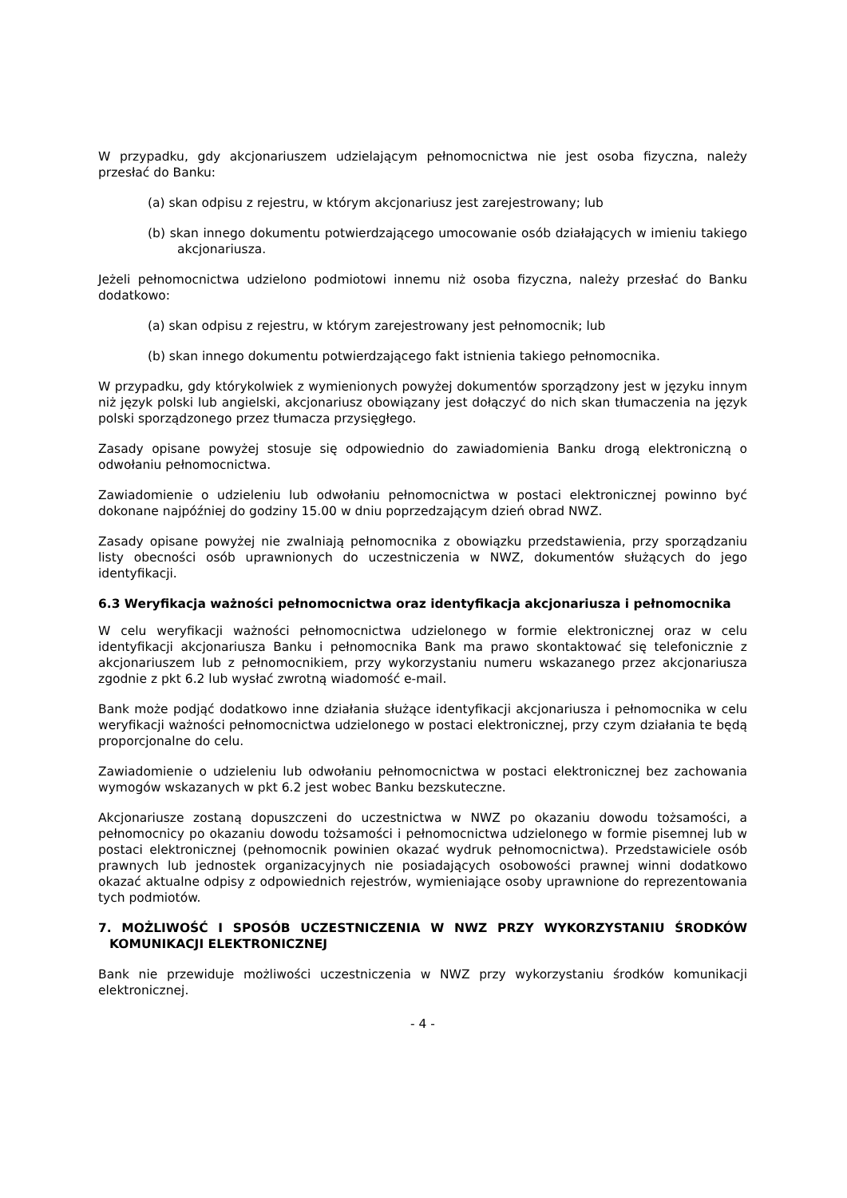W przypadku, gdy akcjonariuszem udzielającym pełnomocnictwa nie jest osoba fizyczna, należy przesłać do Banku:
(a) skan odpisu z rejestru, w którym akcjonariusz jest zarejestrowany; lub
(b) skan innego dokumentu potwierdzającego umocowanie osób działających w imieniu takiego akcjonariusza.
Jeżeli pełnomocnictwa udzielono podmiotowi innemu niż osoba fizyczna, należy przesłać do Banku dodatkowo:
(a) skan odpisu z rejestru, w którym zarejestrowany jest pełnomocnik; lub
(b) skan innego dokumentu potwierdzającego fakt istnienia takiego pełnomocnika.
W przypadku, gdy którykolwiek z wymienionych powyżej dokumentów sporządzony jest w języku innym niż język polski lub angielski, akcjonariusz obowiązany jest dołączyć do nich skan tłumaczenia na język polski sporządzonego przez tłumacza przysięgłego.
Zasady opisane powyżej stosuje się odpowiednio do zawiadomienia Banku drogą elektroniczną o odwołaniu pełnomocnictwa.
Zawiadomienie o udzieleniu lub odwołaniu pełnomocnictwa w postaci elektronicznej powinno być dokonane najpóźniej do godziny 15.00 w dniu poprzedzającym dzień obrad NWZ.
Zasady opisane powyżej nie zwalniają pełnomocnika z obowiązku przedstawienia, przy sporządzaniu listy obecności osób uprawnionych do uczestniczenia w NWZ, dokumentów służących do jego identyfikacji.
6.3 Weryfikacja ważności pełnomocnictwa oraz identyfikacja akcjonariusza i pełnomocnika
W celu weryfikacji ważności pełnomocnictwa udzielonego w formie elektronicznej oraz w celu identyfikacji akcjonariusza Banku i pełnomocnika Bank ma prawo skontaktować się telefonicznie z akcjonariuszem lub z pełnomocnikiem, przy wykorzystaniu numeru wskazanego przez akcjonariusza zgodnie z pkt 6.2 lub wysłać zwrotną wiadomość e-mail.
Bank może podjąć dodatkowo inne działania służące identyfikacji akcjonariusza i pełnomocnika w celu weryfikacji ważności pełnomocnictwa udzielonego w postaci elektronicznej, przy czym działania te będą proporcjonalne do celu.
Zawiadomienie o udzieleniu lub odwołaniu pełnomocnictwa w postaci elektronicznej bez zachowania wymogów wskazanych w pkt 6.2 jest wobec Banku bezskuteczne.
Akcjonariusze zostaną dopuszczeni do uczestnictwa w NWZ po okazaniu dowodu tożsamości, a pełnomocnicy po okazaniu dowodu tożsamości i pełnomocnictwa udzielonego w formie pisemnej lub w postaci elektronicznej (pełnomocnik powinien okazać wydruk pełnomocnictwa). Przedstawiciele osób prawnych lub jednostek organizacyjnych nie posiadających osobowości prawnej winni dodatkowo okazać aktualne odpisy z odpowiednich rejestrów, wymieniające osoby uprawnione do reprezentowania tych podmiotów.
7. MOŻLIWOŚĆ I SPOSÓB UCZESTNICZENIA W NWZ PRZY WYKORZYSTANIU ŚRODKÓW KOMUNIKACJI ELEKTRONICZNEJ
Bank nie przewiduje możliwości uczestniczenia w NWZ przy wykorzystaniu środków komunikacji elektronicznej.
- 4 -